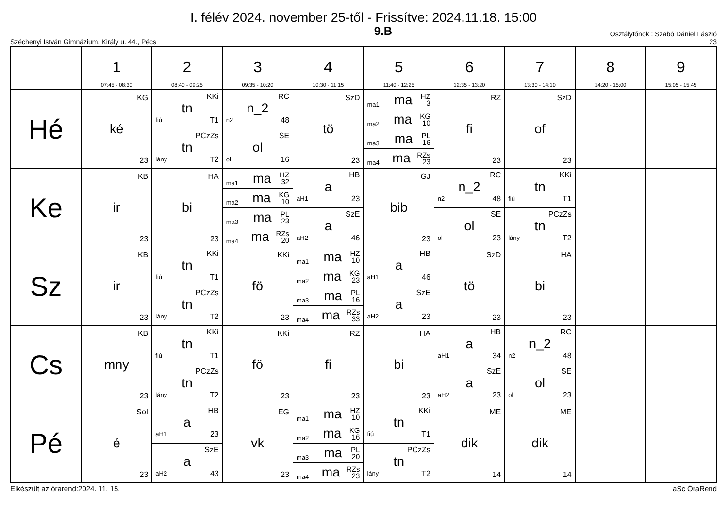I. félév 2024. november 25-től - Frissítve: 2024.11.18. 15:00
Széchenyi István Gimnázium, Király u. 44., Pécs
9.B
Osztályfőnök : Szabó Dániel László
23
| | 1 07:45 - 08:30 | 2 08:40 - 09:25 | 3 09:35 - 10:20 | 4 10:30 - 11:15 | 5 11:40 - 12:25 | 6 12:35 - 13:20 | 7 13:30 - 14:10 | 8 14:20 - 15:00 | 9 15:05 - 15:45 |
| --- | --- | --- | --- | --- | --- | --- | --- | --- | --- |
| Hé | KG ké 23 | KKi tn fiú T1 PCzZs tn lány T2 | RC n_2 n2 48 SE ol ol 16 | SzD tö 23 | ma1 ma HZ 3 ma2 ma KG 10 ma3 ma PL 16 ma4 ma RZs 23 | RZ fi 23 | SzD of 23 | | |
| Ke | KB ir 23 | HA bi 23 | ma1 ma HZ 32 ma2 ma KG 10 ma3 ma PL 23 ma4 ma RZs 20 | HB a aH1 23 SzE a aH2 46 | GJ bib 23 | RC n_2 n2 48 SE ol ol 23 | KKi tn fiú T1 PCzZs tn lány T2 | | |
| Sz | KB ir 23 | KKi tn fiú T1 PCzZs tn lány T2 | KKi fö 23 | ma1 ma HZ 10 ma2 ma KG 23 ma3 ma PL 16 ma4 ma RZs 33 | HB a aH1 46 SzE a aH2 23 | SzD tö 23 | HA bi 23 | | |
| Cs | KB mny 23 | KKi tn fiú T1 PCzZs tn lány T2 | KKi fö 23 | RZ fi 23 | HA bi 23 | HB a aH1 34 SzE a aH2 23 | RC n_2 n2 48 SE ol ol 23 | | |
| Pé | SoI é 23 | HB a aH1 23 SzE a aH2 43 | EG vk 23 | ma1 ma HZ 10 ma2 ma KG 16 ma3 ma PL 20 ma4 ma RZs 23 | KKi tn fiú T1 PCzZs tn lány T2 | ME dik 14 | ME dik 14 | | |
Elkészült az órarend:2024. 11. 15. aSc ÓraRend